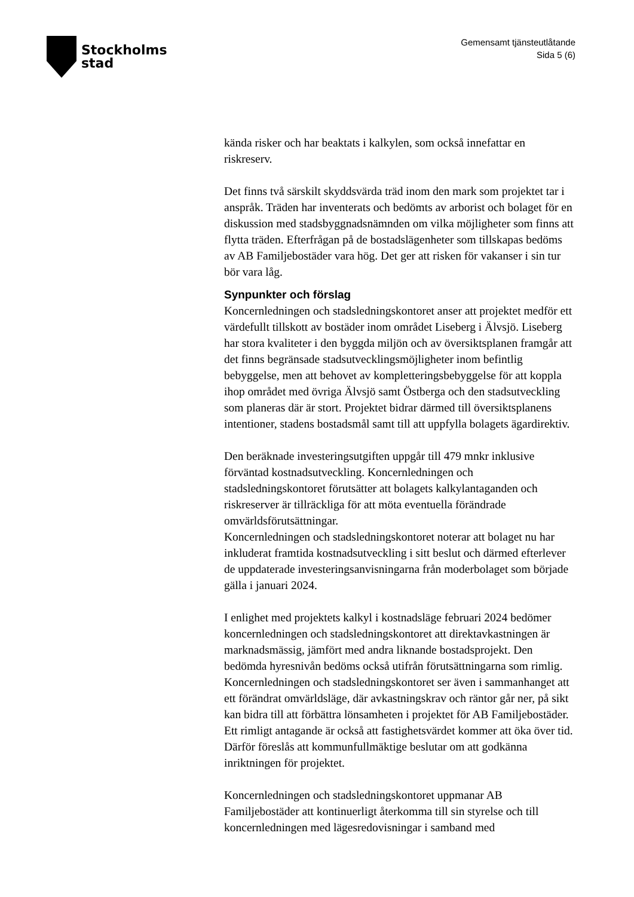Stockholms
stad
Gemensamt tjänsteutlåtande
Sida 5 (6)
kända risker och har beaktats i kalkylen, som också innefattar en riskreserv.
Det finns två särskilt skyddsvärda träd inom den mark som projektet tar i anspråk. Träden har inventerats och bedömts av arborist och bolaget för en diskussion med stadsbyggnadsnämnden om vilka möjligheter som finns att flytta träden. Efterfrågan på de bostadslägenheter som tillskapas bedöms av AB Familjebostäder vara hög. Det ger att risken för vakanser i sin tur bör vara låg.
Synpunkter och förslag
Koncernledningen och stadsledningskontoret anser att projektet medför ett värdefullt tillskott av bostäder inom området Liseberg i Älvsjö. Liseberg har stora kvaliteter i den byggda miljön och av översiktsplanen framgår att det finns begränsade stadsutvecklingsmöjligheter inom befintlig bebyggelse, men att behovet av kompletteringsbebyggelse för att koppla
ihop området med övriga Älvsjö samt Östberga och den stadsutveckling som planeras där är stort. Projektet bidrar därmed till översiktsplanens intentioner, stadens bostadsmål samt till att uppfylla bolagets ägardirektiv.
Den beräknade investeringsutgiften uppgår till 479 mnkr inklusive förväntad kostnadsutveckling. Koncernledningen och stadsledningskontoret förutsätter att bolagets kalkylantaganden och riskreserver är tillräckliga för att möta eventuella förändrade omvärldsförutsättningar.
Koncernledningen och stadsledningskontoret noterar att bolaget nu har inkluderat framtida kostnadsutveckling i sitt beslut och därmed efterlever de uppdaterade investeringsanvisningarna från moderbolaget som började gälla i januari 2024.
I enlighet med projektets kalkyl i kostnadsläge februari 2024 bedömer koncernledningen och stadsledningskontoret att direktavkastningen är marknadsmässig, jämfört med andra liknande bostadsprojekt. Den bedömda hyresnivån bedöms också utifrån förutsättningarna som rimlig. Koncernledningen och stadsledningskontoret ser även i sammanhanget att ett förändrat omvärldsläge, där avkastningskrav och räntor går ner, på sikt kan bidra till att förbättra lönsamheten i projektet för AB Familjebostäder. Ett rimligt antagande är också att fastighetsvärdet kommer att öka över tid. Därför föreslås att kommunfullmäktige beslutar om att godkänna inriktningen för projektet.
Koncernledningen och stadsledningskontoret uppmanar AB Familjebostäder att kontinuerligt återkomma till sin styrelse och till koncernledningen med lägesredovisningar i samband med